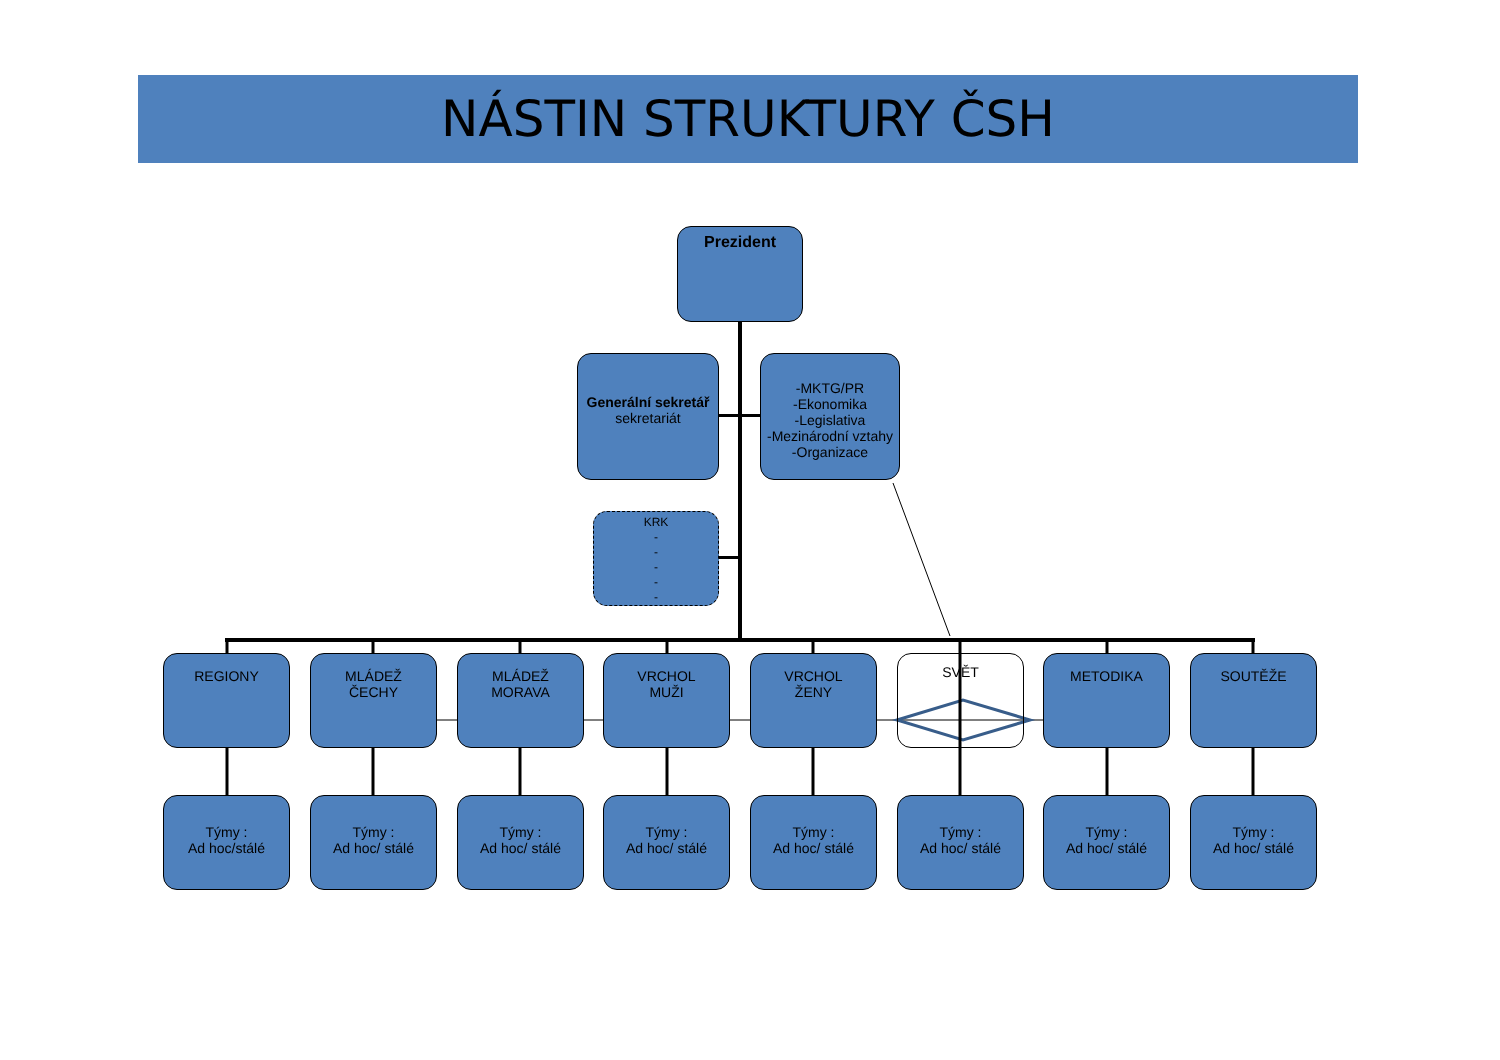NÁSTIN STRUKTURY ČSH
Prezident
Generální sekretář
sekretariát
-MKTG/PR
-Ekonomika
-Legislativa
-Mezinárodní vztahy
-Organizace
KRK
-
-
-
-
-
REGIONY
MLÁDEŽ
ČECHY
MLÁDEŽ
MORAVA
VRCHOL
MUŽI
VRCHOL
ŽENY
SVĚT METODIKA SOUTĚŽE
Týmy :
Ad hoc/stálé
Týmy :
Ad hoc/ stálé
Týmy :
Ad hoc/ stálé
Týmy :
Ad hoc/ stálé
Týmy :
Ad hoc/ stálé
Týmy :
Ad hoc/ stálé
Týmy :
Ad hoc/ stálé
Týmy :
Ad hoc/ stálé